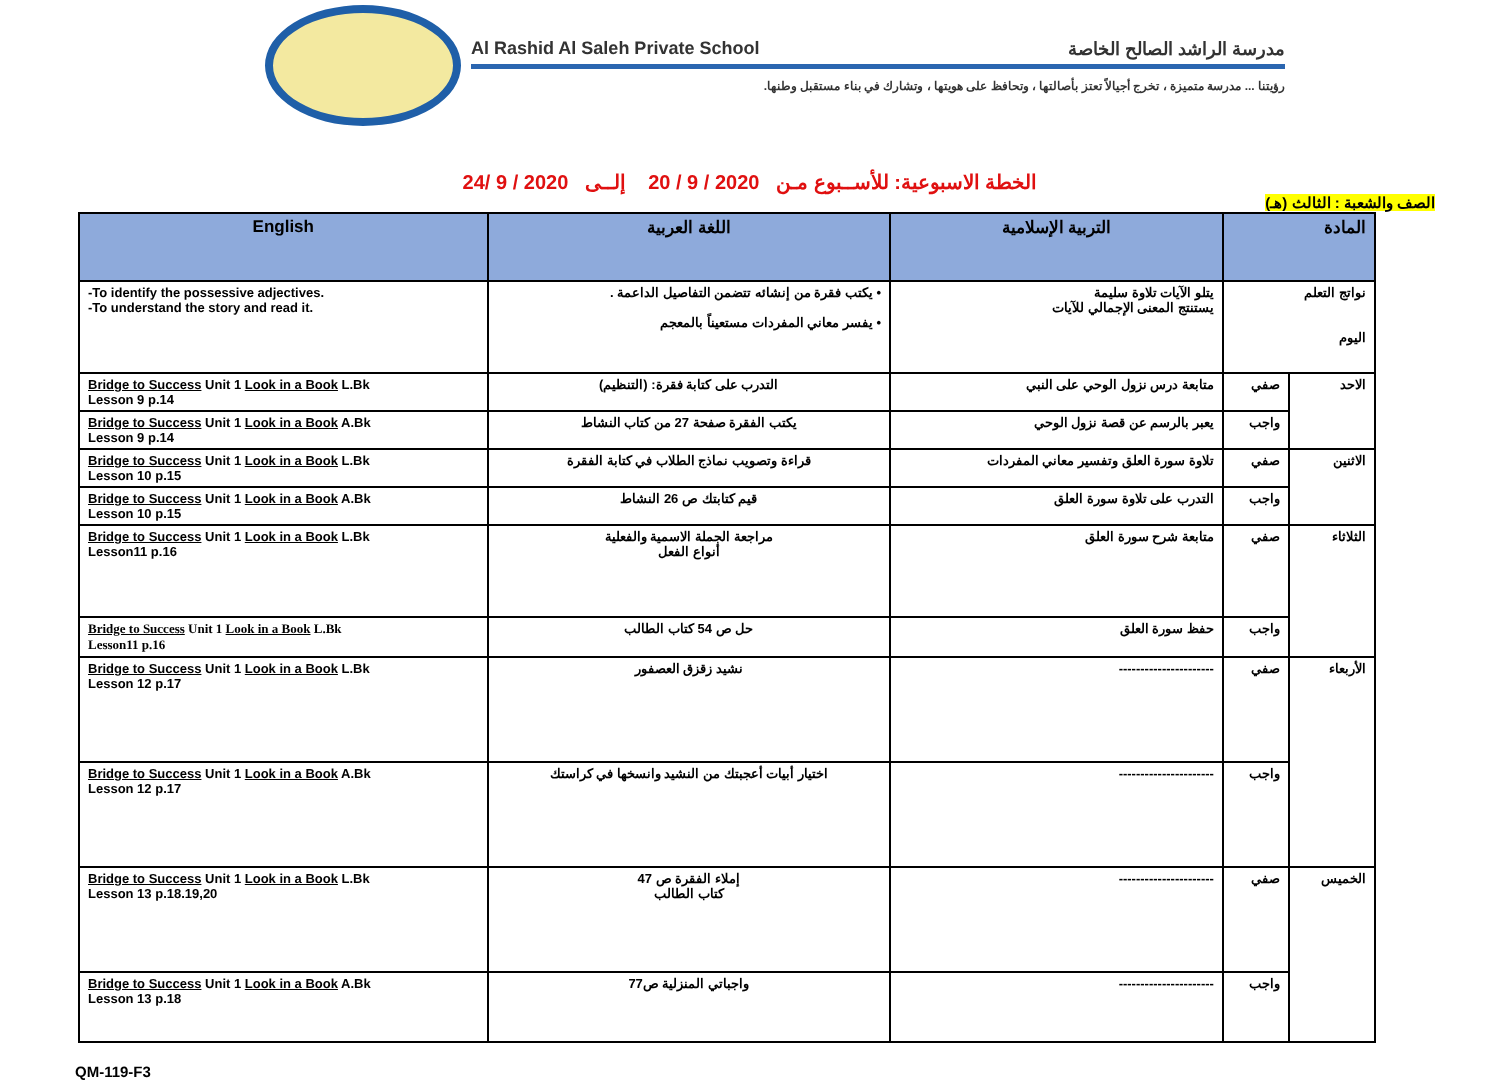Al Rashid Al Saleh Private School مدرسة الراشد الصالح الخاصة
رؤيتنا ... مدرسة متميزة ، تخرج أجيالاً تعتز بأصالتها ، وتحافظ على هويتها ، وتشارك في بناء مستقبل وطنها.
الخطة الاسبوعية: للأســبوع مـن 2020 / 9 / 20 إلــى 2020 / 9 /24
الصف والشعبة : الثالث (هـ)
| المادة | | التربية الإسلامية | اللغة العربية | English |
| --- | --- | --- | --- | --- |
| نواتج التعلم اليوم | | يتلو الآيات تلاوة سليمة يستنتج المعنى الإجمالي للآيات | • يكتب فقرة من إنشائه تتضمن التفاصيل الداعمة . • يفسر معاني المفردات مستعيناً بالمعجم | -To identify the possessive adjectives. -To understand the story and read it. |
| الاحد | صفي | متابعة درس نزول الوحي على النبي | التدرب على كتابة فقرة: (التنظيم) | Bridge to Success Unit 1 Look in a Book L.Bk Lesson 9 p.14 |
| | واجب | يعبر بالرسم عن قصة نزول الوحي | يكتب الفقرة صفحة 27 من كتاب النشاط | Bridge to Success Unit 1 Look in a Book A.Bk Lesson 9 p.14 |
| الاثنين | صفي | تلاوة سورة العلق وتفسير معاني المفردات | قراءة وتصويب نماذج الطلاب في كتابة الفقرة | Bridge to Success Unit 1 Look in a Book L.Bk Lesson 10 p.15 |
| | واجب | التدرب على تلاوة سورة العلق | قيم كتابتك ص 26 النشاط | Bridge to Success Unit 1 Look in a Book A.Bk Lesson 10 p.15 |
| الثلاثاء | صفي | متابعة شرح سورة العلق | مراجعة الجملة الاسمية والفعلية أنواع الفعل | Bridge to Success Unit 1 Look in a Book L.Bk Lesson11 p.16 |
| | واجب | حفظ سورة العلق | حل ص 54 كتاب الطالب | Bridge to Success Unit 1 Look in a Book L.Bk Lesson11 p.16 |
| الأربعاء | صفي | ---------------------- | نشيد زقزق العصفور | Bridge to Success Unit 1 Look in a Book L.Bk Lesson 12 p.17 |
| | واجب | ---------------------- | اختيار أبيات أعجبتك من النشيد وانسخها في كراستك | Bridge to Success Unit 1 Look in a Book A.Bk Lesson 12 p.17 |
| الخميس | صفي | ---------------------- | إملاء الفقرة ص 47 كتاب الطالب | Bridge to Success Unit 1 Look in a Book L.Bk Lesson 13 p.18.19,20 |
| | واجب | ---------------------- | واجباتي المنزلية ص77 | Bridge to Success Unit 1 Look in a Book A.Bk Lesson 13 p.18 |
QM-119-F3